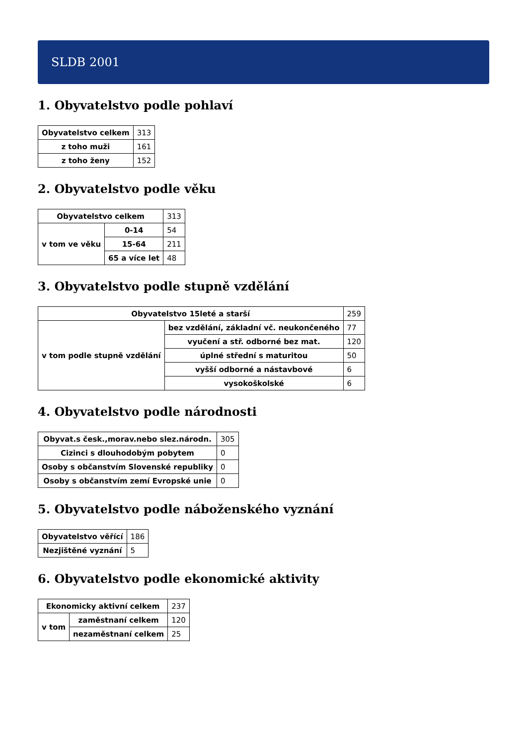SLDB 2001
1. Obyvatelstvo podle pohlaví
| Obyvatelstvo celkem | 313 |
| z toho muži | 161 |
| z toho ženy | 152 |
2. Obyvatelstvo podle věku
| Obyvatelstvo celkem | | 313 |
| v tom ve věku | 0-14 | 54 |
| | 15-64 | 211 |
| | 65 a více let | 48 |
3. Obyvatelstvo podle stupně vzdělání
| Obyvatelstvo 15leté a starší | | 259 |
| v tom podle stupně vzdělání | bez vzdělání, základní vč. neukončeného | 77 |
| | vyučení a stř. odborné bez mat. | 120 |
| | úplné střední s maturitou | 50 |
| | vyšší odborné a nástavbové | 6 |
| | vysokoškolské | 6 |
4. Obyvatelstvo podle národnosti
| Obyvat.s česk.,morav.nebo slez.národn. | 305 |
| Cizinci s dlouhodobým pobytem | 0 |
| Osoby s občanstvím Slovenské republiky | 0 |
| Osoby s občanstvím zemí Evropské unie | 0 |
5. Obyvatelstvo podle náboženského vyznání
| Obyvatelstvo věřící | 186 |
| Nezjištěné vyznání | 5 |
6. Obyvatelstvo podle ekonomické aktivity
| Ekonomicky aktivní celkem | | 237 |
| v tom | zaměstnaní celkem | 120 |
| | nezaměstnaní celkem | 25 |